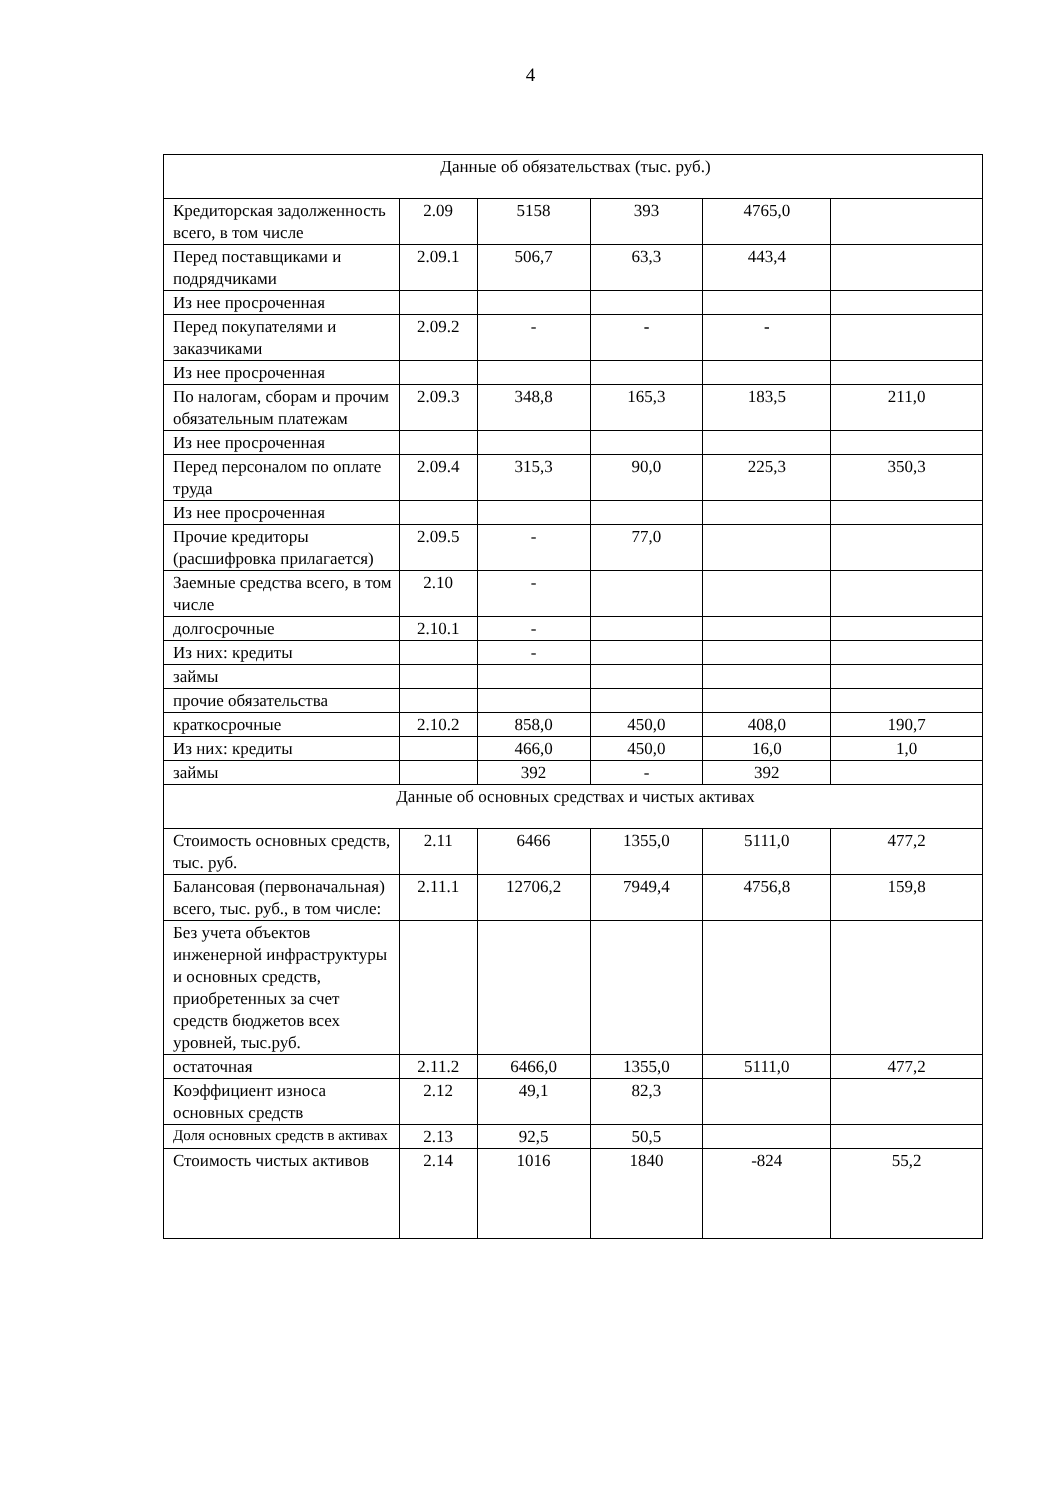4
| Данные об обязательствах (тыс. руб.) | | | | | |
| Кредиторская задолженность всего, в том числе | 2.09 | 5158 | 393 | 4765,0 | |
| Перед поставщиками и подрядчиками | 2.09.1 | 506,7 | 63,3 | 443,4 | |
| Из нее просроченная | | | | | |
| Перед покупателями и заказчиками | 2.09.2 | - | - | - | |
| Из нее просроченная | | | | | |
| По налогам, сборам и прочим обязательным платежам | 2.09.3 | 348,8 | 165,3 | 183,5 | 211,0 |
| Из нее просроченная | | | | | |
| Перед персоналом по оплате труда | 2.09.4 | 315,3 | 90,0 | 225,3 | 350,3 |
| Из нее просроченная | | | | | |
| Прочие кредиторы (расшифровка прилагается) | 2.09.5 | - | 77,0 | | |
| Заемные средства всего, в том числе | 2.10 | - | | | |
| долгосрочные | 2.10.1 | - | | | |
| Из них: кредиты | | - | | | |
| займы | | | | | |
| прочие обязательства | | | | | |
| краткосрочные | 2.10.2 | 858,0 | 450,0 | 408,0 | 190,7 |
| Из них: кредиты | | 466,0 | 450,0 | 16,0 | 1,0 |
| займы | | 392 | - | 392 | |
| Данные об основных средствах и чистых активах | | | | | |
| Стоимость основных средств, тыс. руб. | 2.11 | 6466 | 1355,0 | 5111,0 | 477,2 |
| Балансовая (первоначальная) всего, тыс. руб., в том числе: | 2.11.1 | 12706,2 | 7949,4 | 4756,8 | 159,8 |
| Без учета объектов инженерной инфраструктуры и основных средств, приобретенных за счет средств бюджетов всех уровней, тыс.руб. | | | | | |
| остаточная | 2.11.2 | 6466,0 | 1355,0 | 5111,0 | 477,2 |
| Коэффициент износа основных средств | 2.12 | 49,1 | 82,3 | | |
| Доля основных средств в активах | 2.13 | 92,5 | 50,5 | | |
| Стоимость чистых активов | 2.14 | 1016 | 1840 | -824 | 55,2 |